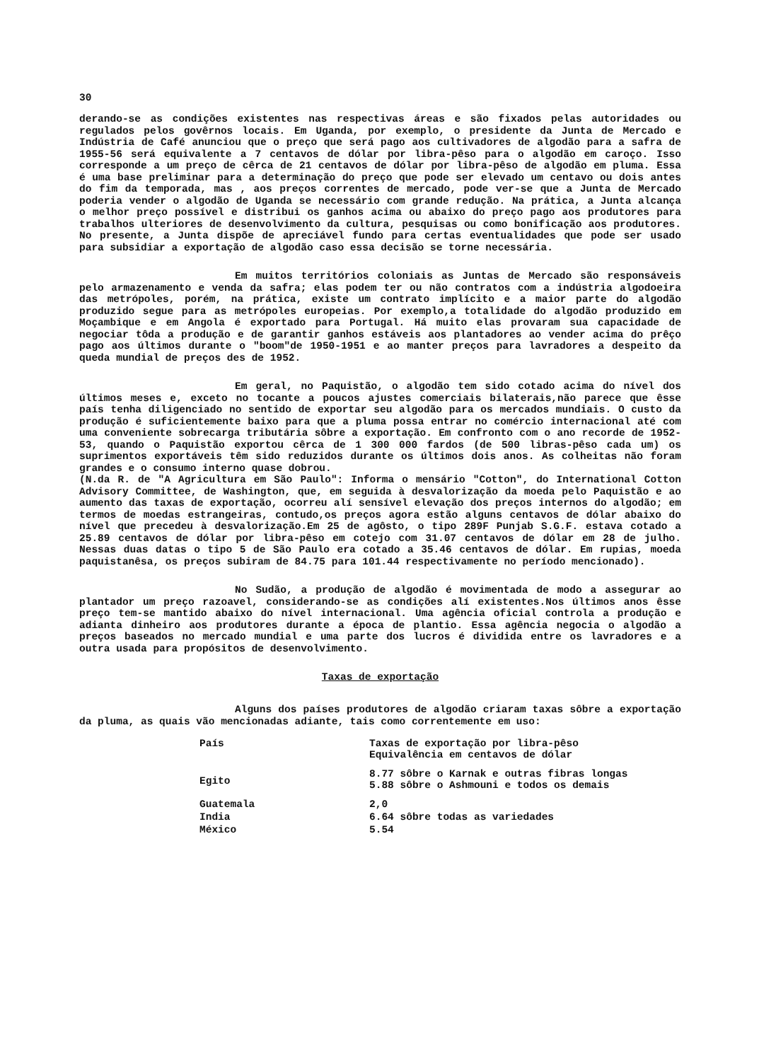30
derando-se as condições existentes nas respectivas áreas e são fixados pelas autoridades ou regulados pelos govêrnos locais. Em Uganda, por exemplo, o presidente da Junta de Mercado e Indústria de Café anunciou que o preço que será pago aos cultivadores de algodão para a safra de 1955-56 será equivalente a 7 centavos de dólar por libra-pêso para o algodão em caroço. Isso corresponde a um preço de cêrca de 21 centavos de dólar por libra-pêso de algodão em pluma. Essa é uma base preliminar para a determinação do preço que pode ser elevado um centavo ou dois antes do fim da temporada, mas , aos preços correntes de mercado, pode ver-se que a Junta de Mercado poderia vender o algodão de Uganda se necessário com grande redução. Na prática, a Junta alcança o melhor preço possível e distribui os ganhos acima ou abaixo do preço pago aos produtores para trabalhos ulteriores de desenvolvimento da cultura, pesquisas ou como bonificação aos produtores. No presente, a Junta dispõe de apreciável fundo para certas eventualidades que pode ser usado para subsidiar a exportação de algodão caso essa decisão se torne necessária.
Em muitos territórios coloniais as Juntas de Mercado são responsáveis pelo armazenamento e venda da safra; elas podem ter ou não contratos com a indústria algodoeira das metrópoles, porém, na prática, existe um contrato implícito e a maior parte do algodão produzido segue para as metrópoles europeias. Por exemplo,a totalidade do algodão produzido em Moçambique e em Angola é exportado para Portugal. Há muito elas provaram sua capacidade de negociar tôda a produção e de garantir ganhos estáveis aos plantadores ao vender acima do prêço pago aos últimos durante o "boom"de 1950-1951 e ao manter preços para lavradores a despeito da queda mundial de preços des de 1952.
Em geral, no Paquistão, o algodão tem sido cotado acima do nível dos últimos meses e, exceto no tocante a poucos ajustes comerciais bilaterais,não parece que êsse país tenha diligenciado no sentido de exportar seu algodão para os mercados mundiais. O custo da produção é suficientemente baixo para que a pluma possa entrar no comércio internacional até com uma conveniente sobrecarga tributária sôbre a exportação. Em confronto com o ano recorde de 1952-53, quando o Paquistão exportou cêrca de 1 300 000 fardos (de 500 libras-pêso cada um) os suprimentos exportáveis têm sido reduzidos durante os últimos dois anos. As colheitas não foram grandes e o consumo interno quase dobrou.
(N.da R. de "A Agricultura em São Paulo": Informa o mensário "Cotton", do International Cotton Advisory Committee, de Washington, que, em seguida à desvalorização da moeda pelo Paquistão e ao aumento das taxas de exportação, ocorreu alí sensível elevação dos preços internos do algodão; em termos de moedas estrangeiras, contudo,os preços agora estão alguns centavos de dólar abaixo do nível que precedeu à desvalorização.Em 25 de agôsto, o tipo 289F Punjab S.G.F. estava cotado a 25.89 centavos de dólar por libra-pêso em cotejo com 31.07 centavos de dólar em 28 de julho. Nessas duas datas o tipo 5 de São Paulo era cotado a 35.46 centavos de dólar. Em rupias, moeda paquistanêsa, os preços subiram de 84.75 para 101.44 respectivamente no período mencionado).
No Sudão, a produção de algodão é movimentada de modo a assegurar ao plantador um preço razoavel, considerando-se as condições alí existentes.Nos últimos anos êsse preço tem-se mantido abaixo do nível internacional. Uma agência oficial controla a produção e adianta dinheiro aos produtores durante a época de plantio. Essa agência negocia o algodão a preços baseados no mercado mundial e uma parte dos lucros é dividida entre os lavradores e a outra usada para propósitos de desenvolvimento.
Taxas de exportação
Alguns dos países produtores de algodão criaram taxas sôbre a exportação da pluma, as quais vão mencionadas adiante, tais como correntemente em uso:
| País | Taxas de exportação por libra-pêso Equivalência em centavos de dólar |
| --- | --- |
| Egito | 8.77 sôbre o Karnak e outras fibras longas 5.88 sôbre o Ashmouni e todos os demais |
| Guatemala | 2,0 |
| India | 6.64 sôbre todas as variedades |
| México | 5.54 |